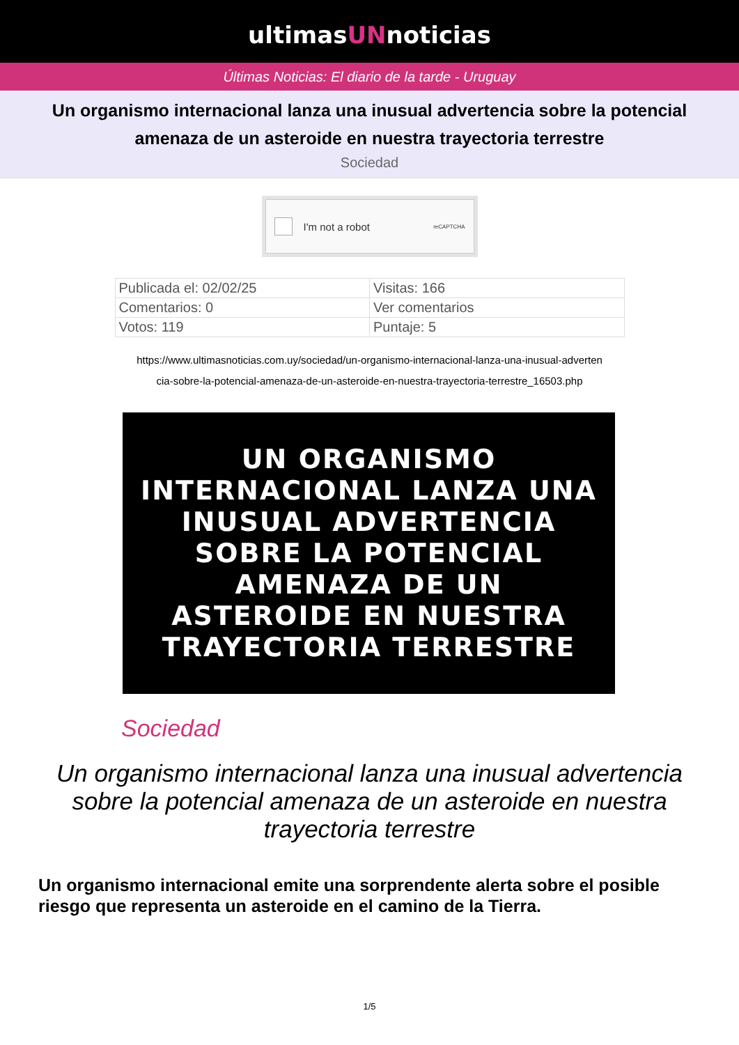ultimasUNnoticias
Últimas Noticias: El diario de la tarde - Uruguay
Un organismo internacional lanza una inusual advertencia sobre la potencial amenaza de un asteroide en nuestra trayectoria terrestre
Sociedad
I'm not a robot reCAPTCHA
| Publicada el: 02/02/25 | Visitas: 166 |
| Comentarios: 0 | Ver comentarios |
| Votos: 119 | Puntaje: 5 |
https://www.ultimasnoticias.com.uy/sociedad/un-organismo-internacional-lanza-una-inusual-adverten
cia-sobre-la-potencial-amenaza-de-un-asteroide-en-nuestra-trayectoria-terrestre_16503.php
UN ORGANISMO
INTERNACIONAL LANZA UNA
INUSUAL ADVERTENCIA
SOBRE LA POTENCIAL
AMENAZA DE UN
ASTEROIDE EN NUESTRA
TRAYECTORIA TERRESTRE
Sociedad
Un organismo internacional lanza una inusual advertencia sobre la potencial amenaza de un asteroide en nuestra trayectoria terrestre
Un organismo internacional emite una sorprendente alerta sobre el posible riesgo que representa un asteroide en el camino de la Tierra.
1/5